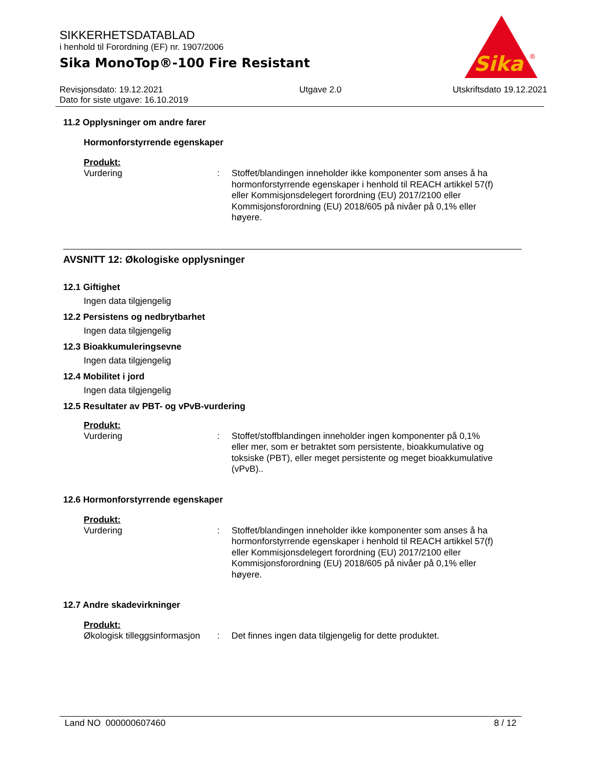Sika
®
SIKKERHETSDATABLAD
i henhold til Forordning (EF) nr. 1907/2006
Sika MonoTop®-100 Fire Resistant
Revisjonsdato: 19.12.2021
Dato for siste utgave: 16.10.2019
Utgave 2.0 Utskriftsdato 19.12.2021
11.2 Opplysninger om andre farer
Hormonforstyrrende egenskaper
Produkt:
Vurdering :
Stoffet/blandingen inneholder ikke komponenter som anses å ha hormonforstyrrende egenskaper i henhold til REACH artikkel 57(f) eller Kommisjonsdelegert forordning (EU) 2017/2100 eller Kommisjonsforordning (EU) 2018/605 på nivåer på 0,1% eller høyere.
AVSNITT 12: Økologiske opplysninger
12.1 Giftighet
Ingen data tilgjengelig
12.2 Persistens og nedbrytbarhet
Ingen data tilgjengelig
12.3 Bioakkumuleringsevne
Ingen data tilgjengelig
12.4 Mobilitet i jord
Ingen data tilgjengelig
12.5 Resultater av PBT- og vPvB-vurdering
Produkt:
Vurdering :
Stoffet/stoffblandingen inneholder ingen komponenter på 0,1% eller mer, som er betraktet som persistente, bioakkumulative og toksiske (PBT), eller meget persistente og meget bioakkumulative (vPvB)..
12.6 Hormonforstyrrende egenskaper
Produkt:
Vurdering :
Stoffet/blandingen inneholder ikke komponenter som anses å ha hormonforstyrrende egenskaper i henhold til REACH artikkel 57(f) eller Kommisjonsdelegert forordning (EU) 2017/2100 eller Kommisjonsforordning (EU) 2018/605 på nivåer på 0,1% eller høyere.
12.7 Andre skadevirkninger
Produkt:
Økologisk tilleggsinformasjon
:
Det finnes ingen data tilgjengelig for dette produktet.
Land NO 000000607460 8 / 12